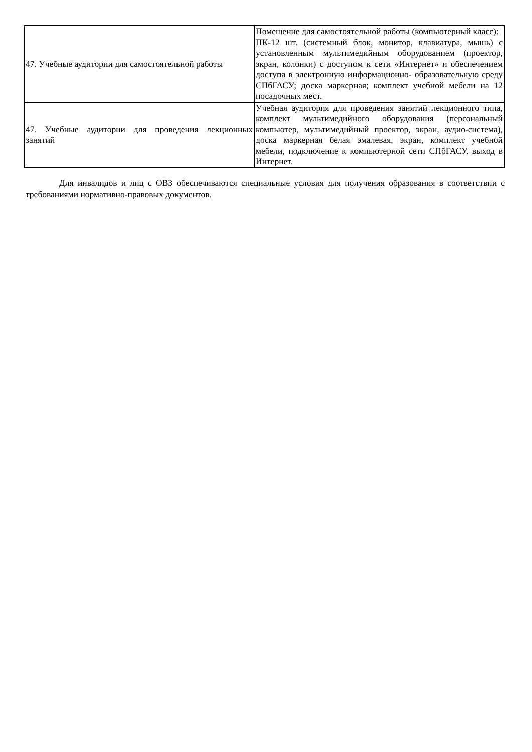| 47. Учебные аудитории для самостоятельной работы | Помещение для самостоятельной работы (компьютерный класс): ПК-12 шт. (системный блок, монитор, клавиатура, мышь) с установленным мультимедийным оборудованием (проектор, экран, колонки) с доступом к сети «Интернет» и обеспечением доступа в электронную информационно- образовательную среду СПбГАСУ; доска маркерная; комплект учебной мебели на 12 посадочных мест. |
| 47. Учебные аудитории для проведения лекционных занятий | Учебная аудитория для проведения занятий лекционного типа, комплект мультимедийного оборудования (персональный компьютер, мультимедийный проектор, экран, аудио-система), доска маркерная белая эмалевая, экран, комплект учебной мебели, подключение к компьютерной сети СПбГАСУ, выход в Интернет. |
Для инвалидов и лиц с ОВЗ обеспечиваются специальные условия для получения образования в соответствии с требованиями нормативно-правовых документов.